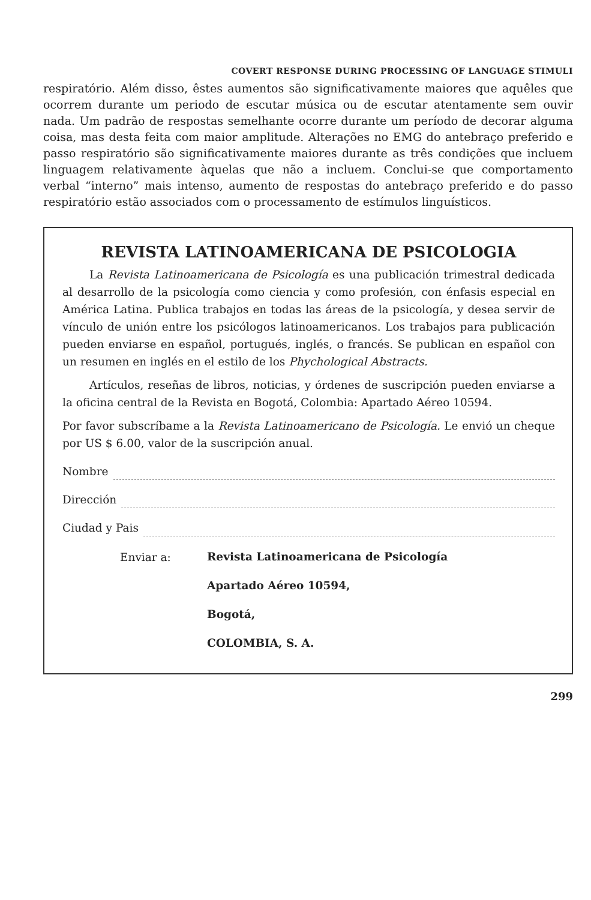COVERT RESPONSE DURING PROCESSING OF LANGUAGE STIMULI
respiratório. Além disso, êstes aumentos são significativamente maiores que aquêles que ocorrem durante um periodo de escutar música ou de escutar atentamente sem ouvir nada. Um padrão de respostas semelhante ocorre durante um período de decorar alguma coisa, mas desta feita com maior amplitude. Alterações no EMG do antebraço preferido e passo respiratório são significativamente maiores durante as três condições que incluem linguagem relativamente àquelas que não a incluem. Conclui-se que comportamento verbal “interno” mais intenso, aumento de respostas do antebraço preferido e do passo respiratório estão associados com o processamento de estímulos linguísticos.
REVISTA LATINOAMERICANA DE PSICOLOGIA
La Revista Latinoamericana de Psicología es una publicación trimestral dedicada al desarrollo de la psicología como ciencia y como profesión, con énfasis especial en América Latina. Publica trabajos en todas las áreas de la psicología, y desea servir de vínculo de unión entre los psicólogos latinoamericanos. Los trabajos para publicación pueden enviarse en español, portugués, inglés, o francés. Se publican en español con un resumen en inglés en el estilo de los Phychological Abstracts.
Artículos, reseñas de libros, noticias, y órdenes de suscripción pueden enviarse a la oficina central de la Revista en Bogotá, Colombia: Apartado Aéreo 10594.
Por favor subscríbame a la Revista Latinoamericano de Psicología. Le envió un cheque por US $ 6.00, valor de la suscripción anual.
Nombre
Dirección
Ciudad y Pais
Enviar a:
Revista Latinoamericana de Psicología
Apartado Aéreo 10594,
Bogotá,
COLOMBIA, S. A.
299